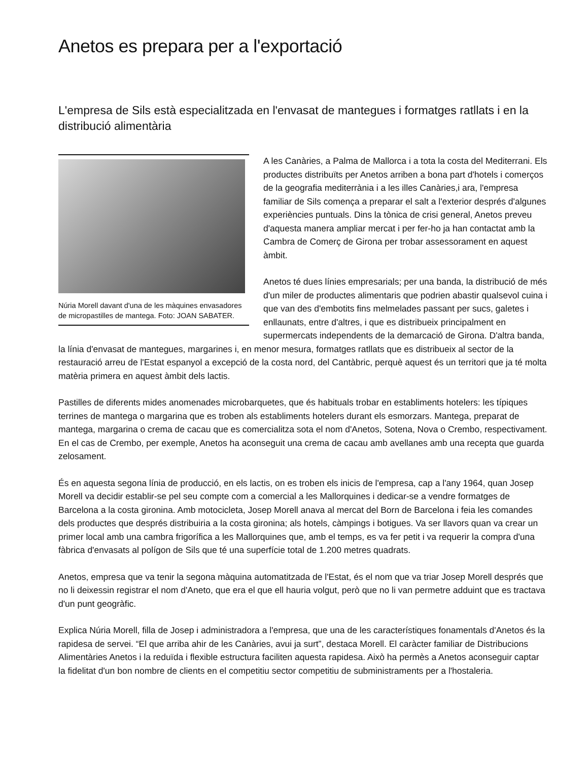Anetos es prepara per a l'exportació
L'empresa de Sils està especialitzada en l'envasat de mantegues i formatges ratllats i en la distribució alimentària
Núria Morell davant d'una de les màquines envasadores de micropastilles de mantega. Foto: JOAN SABATER.
A les Canàries, a Palma de Mallorca i a tota la costa del Mediterrani. Els productes distribuïts per Anetos arriben a bona part d'hotels i comerços de la geografia mediterrània i a les illes Canàries,i ara, l'empresa familiar de Sils comença a preparar el salt a l'exterior després d'algunes experiències puntuals. Dins la tònica de crisi general, Anetos preveu d'aquesta manera ampliar mercat i per fer-ho ja han contactat amb la Cambra de Comerç de Girona per trobar assessorament en aquest àmbit.
Anetos té dues línies empresarials; per una banda, la distribució de més d'un miler de productes alimentaris que podrien abastir qualsevol cuina i que van des d'embotits fins melmelades passant per sucs, galetes i enllaunats, entre d'altres, i que es distribueix principalment en supermercats independents de la demarcació de Girona. D'altra banda, la línia d'envasat de mantegues, margarines i, en menor mesura, formatges ratllats que es distribueix al sector de la restauració arreu de l'Estat espanyol a excepció de la costa nord, del Cantàbric, perquè aquest és un territori que ja té molta matèria primera en aquest àmbit dels lactis.
Pastilles de diferents mides anomenades microbarquetes, que és habituals trobar en establiments hotelers: les típiques terrines de mantega o margarina que es troben als establiments hotelers durant els esmorzars. Mantega, preparat de mantega, margarina o crema de cacau que es comercialitza sota el nom d'Anetos, Sotena, Nova o Crembo, respectivament. En el cas de Crembo, per exemple, Anetos ha aconseguit una crema de cacau amb avellanes amb una recepta que guarda zelosament.
És en aquesta segona línia de producció, en els lactis, on es troben els inicis de l'empresa, cap a l'any 1964, quan Josep Morell va decidir establir-se pel seu compte com a comercial a les Mallorquines i dedicar-se a vendre formatges de Barcelona a la costa gironina. Amb motocicleta, Josep Morell anava al mercat del Born de Barcelona i feia les comandes dels productes que després distribuiria a la costa gironina; als hotels, càmpings i botigues. Va ser llavors quan va crear un primer local amb una cambra frigorífica a les Mallorquines que, amb el temps, es va fer petit i va requerir la compra d'una fàbrica d'envasats al polígon de Sils que té una superfície total de 1.200 metres quadrats.
Anetos, empresa que va tenir la segona màquina automatitzada de l'Estat, és el nom que va triar Josep Morell després que no li deixessin registrar el nom d'Aneto, que era el que ell hauria volgut, però que no li van permetre adduint que es tractava d'un punt geogràfic.
Explica Núria Morell, filla de Josep i administradora a l'empresa, que una de les característiques fonamentals d'Anetos és la rapidesa de servei. “El que arriba ahir de les Canàries, avui ja surt”, destaca Morell. El caràcter familiar de Distribucions Alimentàries Anetos i la reduïda i flexible estructura faciliten aquesta rapidesa. Això ha permès a Anetos aconseguir captar la fidelitat d'un bon nombre de clients en el competitiu sector competitiu de subministraments per a l'hostaleria.